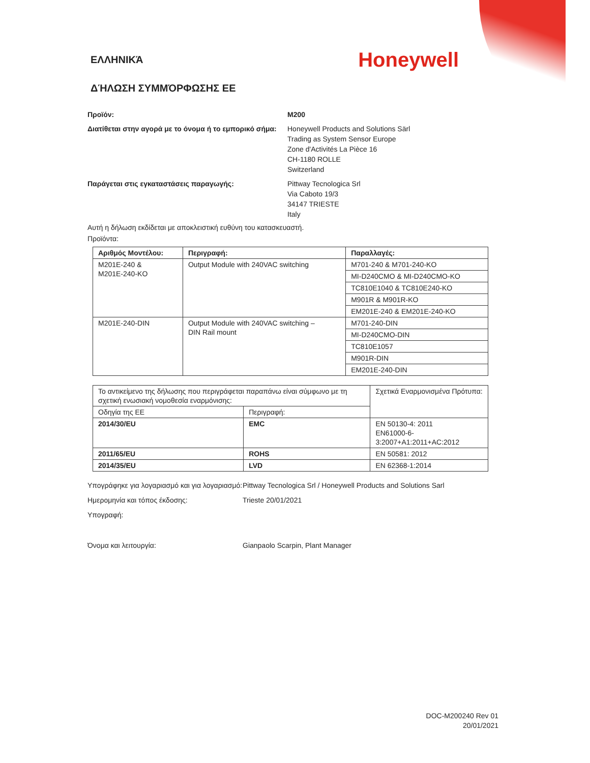ΕΛΛΗΝΙΚΆ
Honeywell
ΔΉΛΩΣΗ ΣΥΜΜΌΡΦΩΣΗΣ ΕΕ
Προϊόν: M200
Διατίθεται στην αγορά με το όνομα ή το εμπορικό σήμα:
Honeywell Products and Solutions Särl
Trading as System Sensor Europe
Zone d'Activités La Pièce 16
CH-1180 ROLLE
Switzerland
Παράγεται στις εγκαταστάσεις παραγωγής: Pittway Tecnologica Srl
Via Caboto 19/3
34147 TRIESTE
Italy
Αυτή η δήλωση εκδίδεται με αποκλειστική ευθύνη του κατασκευαστή.
Προϊόντα:
| Αριθμός Μοντέλου: | Περιγραφή: | Παραλλαγές: |
| --- | --- | --- |
| M201E-240 & M201E-240-KO | Output Module with 240VAC switching | M701-240 & M701-240-KO |
| | | MI-D240CMO & MI-D240CMO-KO |
| | | TC810E1040 & TC810E240-KO |
| | | M901R & M901R-KO |
| | | EM201E-240 & EM201E-240-KO |
| M201E-240-DIN | Output Module with 240VAC switching – DIN Rail mount | M701-240-DIN |
| | | MI-D240CMO-DIN |
| | | TC810E1057 |
| | | M901R-DIN |
| | | EM201E-240-DIN |
| Το αντικείμενο της δήλωσης που περιγράφεται παραπάνω είναι σύμφωνο με τη σχετική ενωσιακή νομοθεσία εναρμόνισης: | | Σχετικά Εναρμονισμένα Πρότυπα: |
| Οδηγία της ΕΕ | Περιγραφή: | |
| 2014/30/EU | EMC | EN 50130-4: 2011 EN61000-6-3:2007+A1:2011+AC:2012 |
| 2011/65/EU | ROHS | EN 50581: 2012 |
| 2014/35/EU | LVD | EN 62368-1:2014 |
Υπογράφηκε για λογαριασμό και για λογαριασμό:
Pittway Tecnologica Srl / Honeywell Products and Solutions Sarl
Ημερομηνία και τόπος έκδοσης: Trieste 20/01/2021
Υπογραφή:
Όνομα και λειτουργία: Gianpaolo Scarpin, Plant Manager
DOC-M200240 Rev 01
20/01/2021